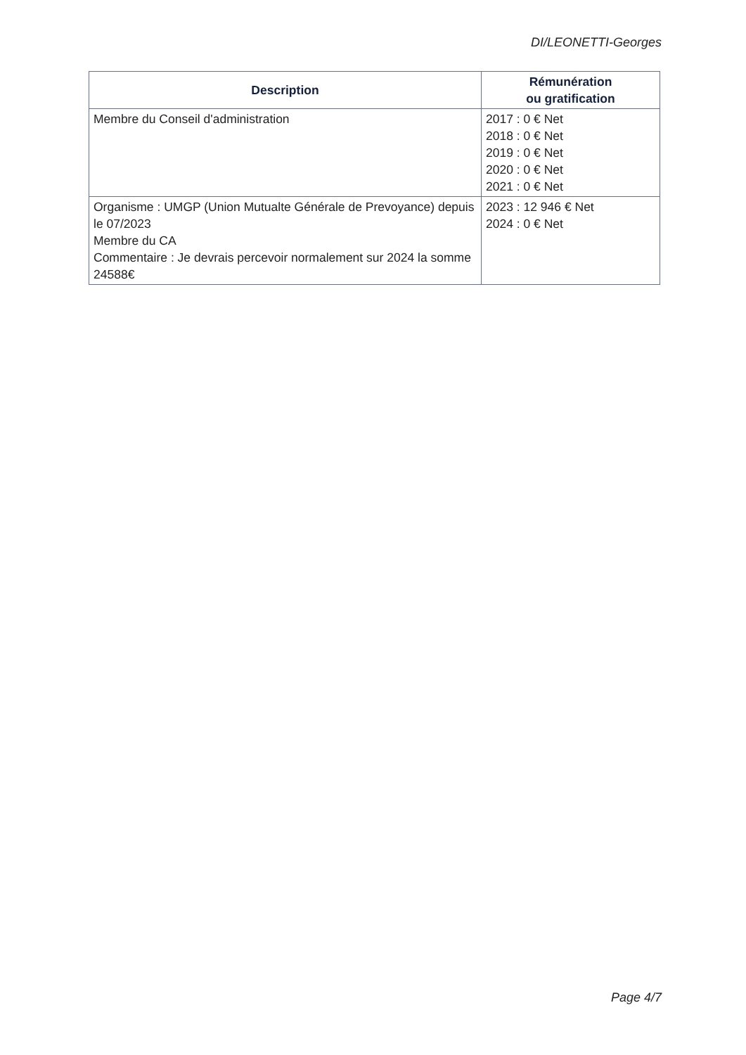DI/LEONETTI-Georges
| Description | Rémunération ou gratification |
| --- | --- |
| Membre du Conseil d'administration | 2017 : 0 € Net 2018 : 0 € Net 2019 : 0 € Net 2020 : 0 € Net 2021 : 0 € Net |
| Organisme : UMGP (Union Mutualte Générale de Prevoyance) depuis le 07/2023 Membre du CA Commentaire : Je devrais percevoir normalement sur 2024 la somme 24588€ | 2023 : 12 946 € Net 2024 : 0 € Net |
Page 4/7